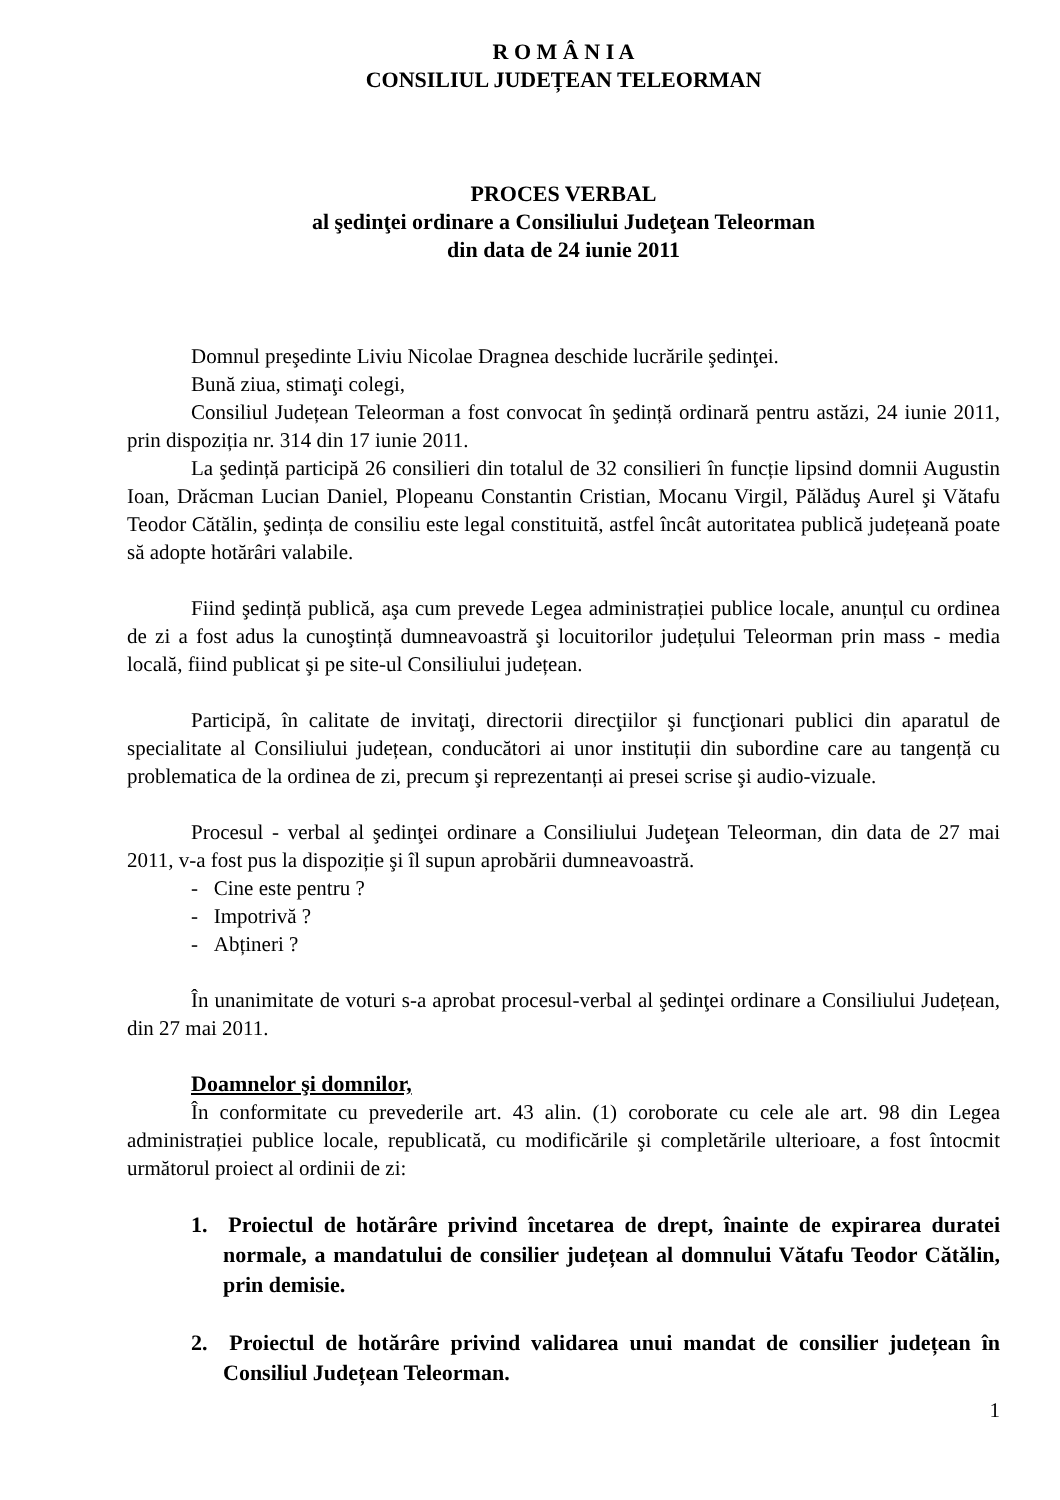R O M Â N I A
CONSILIUL JUDEȚEAN TELEORMAN
PROCES VERBAL
al şedinţei ordinare a Consiliului Judeţean Teleorman
din data de 24 iunie 2011
Domnul preşedinte Liviu Nicolae Dragnea deschide lucrările şedinţei.
Bună ziua, stimaţi colegi,
Consiliul Județean Teleorman a fost convocat în şedință ordinară pentru astăzi, 24 iunie 2011, prin dispoziția nr. 314 din 17 iunie 2011.
La şedință participă 26 consilieri din totalul de 32 consilieri în funcție lipsind domnii Augustin Ioan, Drăcman Lucian Daniel, Plopeanu Constantin Cristian, Mocanu Virgil, Pălăduş Aurel şi Vătafu Teodor Cătălin, şedința de consiliu este legal constituită, astfel încât autoritatea publică județeană poate să adopte hotărâri valabile.
Fiind şedință publică, aşa cum prevede Legea administrației publice locale, anunțul cu ordinea de zi a fost adus la cunoştință dumneavoastră şi locuitorilor județului Teleorman prin mass - media locală, fiind publicat şi pe site-ul Consiliului județean.
Participă, în calitate de invitaţi, directorii direcţiilor şi funcţionari publici din aparatul de specialitate al Consiliului județean, conducători ai unor instituții din subordine care au tangență cu problematica de la ordinea de zi, precum şi reprezentanți ai presei scrise şi audio-vizuale.
Procesul - verbal al şedinţei ordinare a Consiliului Judeţean Teleorman, din data de 27 mai 2011, v-a fost pus la dispoziție şi îl supun aprobării dumneavoastră.
- Cine este pentru ?
- Impotrivă ?
- Abțineri ?
În unanimitate de voturi s-a aprobat procesul-verbal al şedinţei ordinare a Consiliului Județean, din 27 mai 2011.
Doamnelor şi domnilor,
În conformitate cu prevederile art. 43 alin. (1) coroborate cu cele ale art. 98 din Legea administrației publice locale, republicată, cu modificările şi completările ulterioare, a fost întocmit următorul proiect al ordinii de zi:
1. Proiectul de hotărâre privind încetarea de drept, înainte de expirarea duratei normale, a mandatului de consilier județean al domnului Vătafu Teodor Cătălin, prin demisie.
2. Proiectul de hotărâre privind validarea unui mandat de consilier județean în Consiliul Județean Teleorman.
1